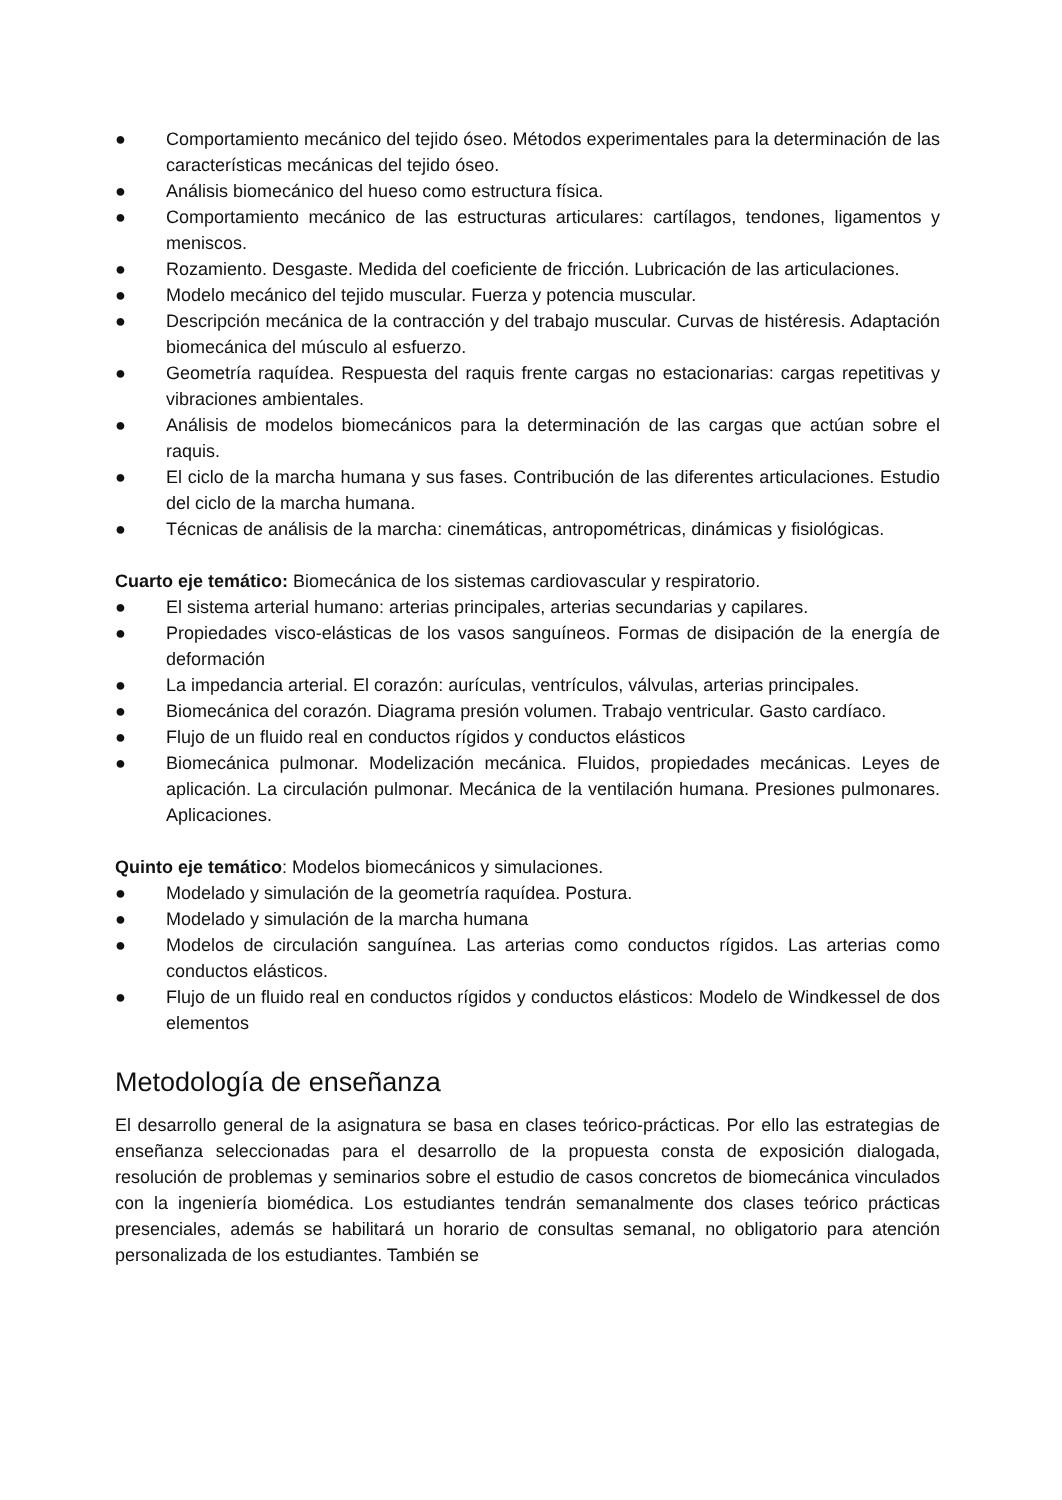● Comportamiento mecánico del tejido óseo. Métodos experimentales para la determinación de las características mecánicas del tejido óseo.
● Análisis biomecánico del hueso como estructura física.
● Comportamiento mecánico de las estructuras articulares: cartílagos, tendones, ligamentos y meniscos.
● Rozamiento. Desgaste. Medida del coeficiente de fricción. Lubricación de las articulaciones.
● Modelo mecánico del tejido muscular. Fuerza y potencia muscular.
● Descripción mecánica de la contracción y del trabajo muscular. Curvas de histéresis. Adaptación biomecánica del músculo al esfuerzo.
● Geometría raquídea. Respuesta del raquis frente cargas no estacionarias: cargas repetitivas y vibraciones ambientales.
● Análisis de modelos biomecánicos para la determinación de las cargas que actúan sobre el raquis.
● El ciclo de la marcha humana y sus fases. Contribución de las diferentes articulaciones. Estudio del ciclo de la marcha humana.
● Técnicas de análisis de la marcha: cinemáticas, antropométricas, dinámicas y fisiológicas.
Cuarto eje temático: Biomecánica de los sistemas cardiovascular y respiratorio.
● El sistema arterial humano: arterias principales, arterias secundarias y capilares.
● Propiedades visco-elásticas de los vasos sanguíneos. Formas de disipación de la energía de deformación
● La impedancia arterial. El corazón: aurículas, ventrículos, válvulas, arterias principales.
● Biomecánica del corazón. Diagrama presión volumen. Trabajo ventricular. Gasto cardíaco.
● Flujo de un fluido real en conductos rígidos y conductos elásticos
● Biomecánica pulmonar. Modelización mecánica. Fluidos, propiedades mecánicas. Leyes de aplicación. La circulación pulmonar. Mecánica de la ventilación humana. Presiones pulmonares. Aplicaciones.
Quinto eje temático: Modelos biomecánicos y simulaciones.
● Modelado y simulación de la geometría raquídea. Postura.
● Modelado y simulación de la marcha humana
● Modelos de circulación sanguínea. Las arterias como conductos rígidos. Las arterias como conductos elásticos.
● Flujo de un fluido real en conductos rígidos y conductos elásticos: Modelo de Windkessel de dos elementos
Metodología de enseñanza
El desarrollo general de la asignatura se basa en clases teórico-prácticas. Por ello las estrategias de enseñanza seleccionadas para el desarrollo de la propuesta consta de exposición dialogada, resolución de problemas y seminarios sobre el estudio de casos concretos de biomecánica vinculados con la ingeniería biomédica. Los estudiantes tendrán semanalmente dos clases teórico prácticas presenciales, además se habilitará un horario de consultas semanal, no obligatorio para atención personalizada de los estudiantes. También se